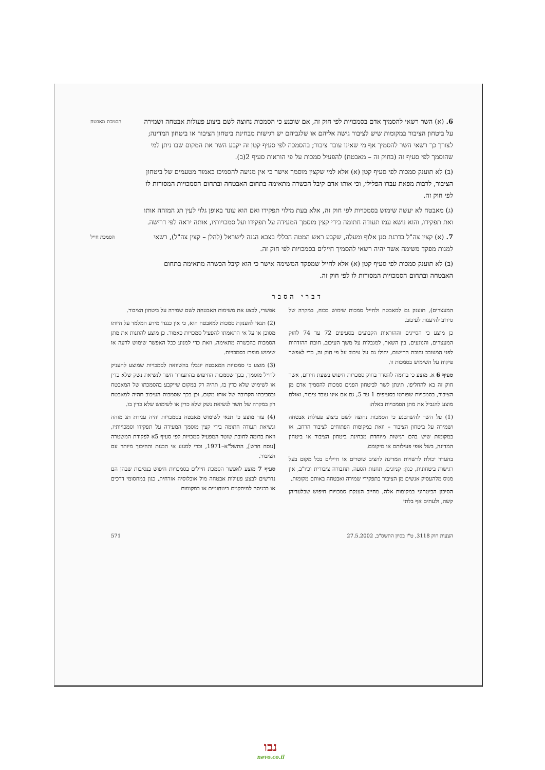הסמכת מאבטח
6. (א) השר רשאי להסמיך אדם בסמכויות לפי חוק זה, אם שוכנע כי הסמכות נחוצה לשם ביצוע פעולות אבטחה ושמירה על ביטחון הציבור במקומות שיש לציבור גישה אליהם או שלגביהם יש רגישות מבחינת ביטחון הציבור או ביטחון המדינה; לצורך כך רשאי השר להסמיך אף מי שאינו עובד ציבור; בהסמכה לפי סעיף קטן זה יקבע השר את המקום שבו ניתן למי שהוסמך לפי סעיף זה (בחוק זה – מאבטח) להפעיל סמכות על פי הוראות סעיף 2(ב).
(ב) לא תוענק סמכות לפי סעיף קטן (א) אלא למי שקצין מוסמך אישר כי אין מניעה להסמיכו כאמור מטעמים של ביטחון הציבור, לרבות מפאת עברו הפלילי, וכי אותו אדם קיבל הכשרה מתאימה בתחום האבטחה ובתחום הסמכויות המסורות לו לפי חוק זה.
(ג) מאבטח לא יעשה שימוש בסמכויות לפי חוק זה, אלא בעת מילוי תפקידו ואם הוא עונד באופן גלוי לעין תג המזהה אותו ואת תפקידו, והוא נושא עמו תעודה חתומה בידי קצין מוסמך המעידה על תפקידו ועל סמכויותיו, אותה יראה לפי דרישה.
הסמכת חייל
7. (א) קצין צה"ל בדרגת סגן אלוף ומעלה, שקבע ראש המטה הכללי בצבא הגנה לישראל (להלן – קצין צה"ל), רשאי למנות מפקד משימה אשר יהיה רשאי להסמיך חיילים בסמכויות לפי חוק זה.
(ב) לא תוענק סמכות לפי סעיף קטן (א) אלא לחייל שמפקד המשימה אישר כי הוא קיבל הכשרה מתאימה בתחום האבטחה ובתחום הסמכויות המסורות לו לפי חוק זה.
דברי הסבר
המעצרים), תוענק גם למאבטח ולחייל סמכות שימוש בכוח, במקרה של סירוב להיענות לעיכוב.
כן מוצע כי הסייגים וההוראות הקבועים בסעיפים 72 עד 74 לחוק המעצרים, והנוגעים, בין השאר, למגבלות על משך העיכוב, חובת ההזדהות לפני המעוכב וחובת הרישום, יחולו גם על עיכוב על פי חוק זה, כדי לאפשר פיקוח על השימוש בסמכות זו.
סעיף 6 א. מוצע כי בדומה להסדר בחוק סמכויות חיפוש בשעת חירום, אשר חוק זה בא להחליפו, תינתן לשר לביטחון הפנים סמכות להסמיך אדם מן הציבור, בסמכויות שפורטו בסעיפים 1 עד 5, גם אם אינו עובד ציבור, ואולם מוצע להגביל את מתן הסמכויות באלה:
(1) על השר להשתכנע כי הסמכות נחוצה לשם ביצוע פעולות אבטחה ושמירה על ביטחון הציבור – וזאת במקומות הפתוחים לציבור הרחב, או במקומות שיש בהם רגישות מיוחדת מבחינת ביטחון הציבור או ביטחון המדינה, בשל אופי פעילותם או מיקומם.
בהעדר יכולת לרשויות המדינה להציב שוטרים או חיילים בכל מקום בעל רגישות ביטחונית, כגון: קניונים, תחנות הסעה, תחבורה ציבורית וכיו"ב, אין מנוס מלהעסיק אנשים מן הציבור בתפקידי שמירה ואבטחה באותם מקומות.
הסיכון הביטחוני במקומות אלה, מחייב הענקת סמכויות חיפוש שבלעדיהן קשה, ולעתים אף בלתי
אפשרי, לבצע את משימות האבטחה לשם שמירה על ביטחון הציבור.
(2) תנאי להענקת סמכות למאבטח הוא, כי אין כנגדו מידע המלמד על היותו מסוכן או על אי התאמתו להפעיל סמכויות כאמור. כן מוצע להתנות את מתן הסמכות בהכשרה מתאימה, וזאת כדי למנוע ככל האפשר שימוש לרעה או שימוש מופרז בסמכויות.
(3) מוצע כי סמכויות המאבטח יוגבלו בהשוואה לסמכויות שמוצע להעניק לחייל מוסמך, בכך שסמכות החיפוש בהתעורר חשד לנשיאת נשק שלא כדין או לשימוש שלא כדין בו, תהיה רק במקום שייקבע בהסמכתו של המאבטח ובסביבתו הקרובה של אותו מקום, וכן בכך שסמכות העיכוב תהיה למאבטח רק במקרה של חשד לנשיאת נשק שלא כדין או לשימוש שלא כדין בו.
(4) עוד מוצע כי תנאי לשימוש מאבטח בסמכויות יהיה ענידת תג מזהה ונשיאת תעודה חתומה בידי קצין מוסמך המעידה על תפקידו וסמכויותיו, וזאת בדומה לחובת שוטר המפעיל סמכויות לפי סעיף 5א לפקודת המשטרה [נוסח חדש], התשל"א–1971, וכדי למנוע אי הבנות והחיכוך מיותר עם הציבור.
סעיף 7 מוצע לאפשר הסמכת חיילים בסמכויות חיפוש בנסיבות שבהן הם נדרשים לבצע פעולות אבטחה מול אוכלוסיה אזרחית, כגון במחסומי דרכים או בכניסה למיתקנים ביטחוניים או במקומות
הצעות חוק 3118, ט"ז בסיון התשס"ב, 27.5.2002 571
נבו
nevo.co.il